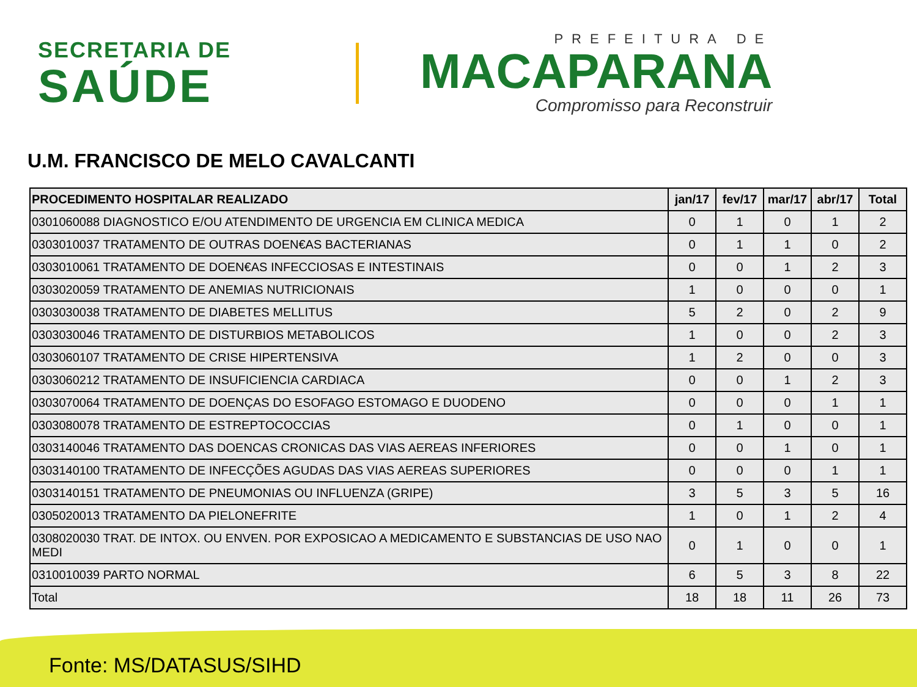SECRETARIA DE
SAÚDE
PREFEITURA DE
MACAPARANA
Compromisso para Reconstruir
U.M. FRANCISCO DE MELO CAVALCANTI
| PROCEDIMENTO HOSPITALAR REALIZADO | jan/17 | fev/17 | mar/17 | abr/17 | Total |
| --- | --- | --- | --- | --- | --- |
| 0301060088 DIAGNOSTICO E/OU ATENDIMENTO DE URGENCIA EM CLINICA MEDICA | 0 | 1 | 0 | 1 | 2 |
| 0303010037 TRATAMENTO DE OUTRAS DOEN€AS BACTERIANAS | 0 | 1 | 1 | 0 | 2 |
| 0303010061 TRATAMENTO DE DOEN€AS INFECCIOSAS E INTESTINAIS | 0 | 0 | 1 | 2 | 3 |
| 0303020059 TRATAMENTO DE ANEMIAS NUTRICIONAIS | 1 | 0 | 0 | 0 | 1 |
| 0303030038 TRATAMENTO DE DIABETES MELLITUS | 5 | 2 | 0 | 2 | 9 |
| 0303030046 TRATAMENTO DE DISTURBIOS METABOLICOS | 1 | 0 | 0 | 2 | 3 |
| 0303060107 TRATAMENTO DE CRISE HIPERTENSIVA | 1 | 2 | 0 | 0 | 3 |
| 0303060212 TRATAMENTO DE INSUFICIENCIA CARDIACA | 0 | 0 | 1 | 2 | 3 |
| 0303070064 TRATAMENTO DE DOENÇAS DO ESOFAGO ESTOMAGO E DUODENO | 0 | 0 | 0 | 1 | 1 |
| 0303080078 TRATAMENTO DE ESTREPTOCOCCIAS | 0 | 1 | 0 | 0 | 1 |
| 0303140046 TRATAMENTO DAS DOENCAS CRONICAS DAS VIAS AEREAS INFERIORES | 0 | 0 | 1 | 0 | 1 |
| 0303140100 TRATAMENTO DE INFECÇÕES AGUDAS DAS VIAS AEREAS SUPERIORES | 0 | 0 | 0 | 1 | 1 |
| 0303140151 TRATAMENTO DE PNEUMONIAS OU INFLUENZA (GRIPE) | 3 | 5 | 3 | 5 | 16 |
| 0305020013 TRATAMENTO DA PIELONEFRITE | 1 | 0 | 1 | 2 | 4 |
| 0308020030 TRAT. DE INTOX. OU ENVEN. POR EXPOSICAO A MEDICAMENTO E SUBSTANCIAS DE USO NAO MEDI | 0 | 1 | 0 | 0 | 1 |
| 0310010039 PARTO NORMAL | 6 | 5 | 3 | 8 | 22 |
| Total | 18 | 18 | 11 | 26 | 73 |
Fonte: MS/DATASUS/SIHD